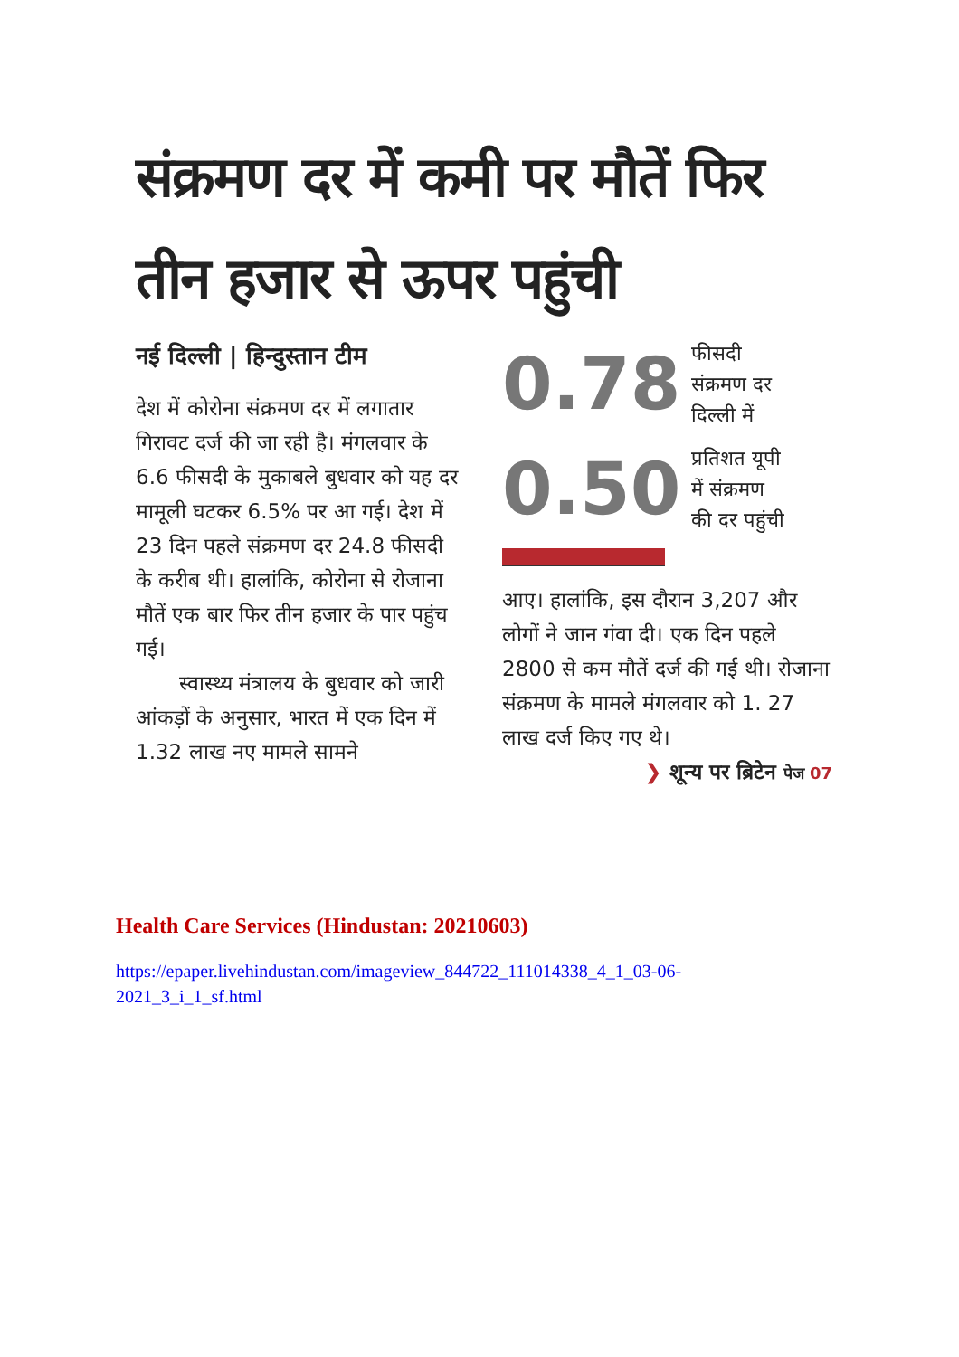संक्रमण दर में कमी पर मौतें फिर तीन हजार से ऊपर पहुंची
नई दिल्ली | हिन्दुस्तान टीम
देश में कोरोना संक्रमण दर में लगातार गिरावट दर्ज की जा रही है। मंगलवार के 6.6 फीसदी के मुकाबले बुधवार को यह दर मामूली घटकर 6.5% पर आ गई। देश में 23 दिन पहले संक्रमण दर 24.8 फीसदी के करीब थी। हालांकि, कोरोना से रोजाना मौतें एक बार फिर तीन हजार के पार पहुंच गई।
स्वास्थ्य मंत्रालय के बुधवार को जारी आंकड़ों के अनुसार, भारत में एक दिन में 1.32 लाख नए मामले सामने
0.78 फीसदी
संक्रमण दर
दिल्ली में
0.50 प्रतिशत यूपी
में संक्रमण
की दर पहुंची
आए। हालांकि, इस दौरान 3,207 और लोगों ने जान गंवा दी। एक दिन पहले 2800 से कम मौतें दर्ज की गई थी। रोजाना संक्रमण के मामले मंगलवार को 1. 27 लाख दर्ज किए गए थे।
❯ शून्य पर ब्रिटेन पेज 07
Health Care Services (Hindustan: 20210603)
https://epaper.livehindustan.com/imageview_844722_111014338_4_1_03-06-
2021_3_i_1_sf.html